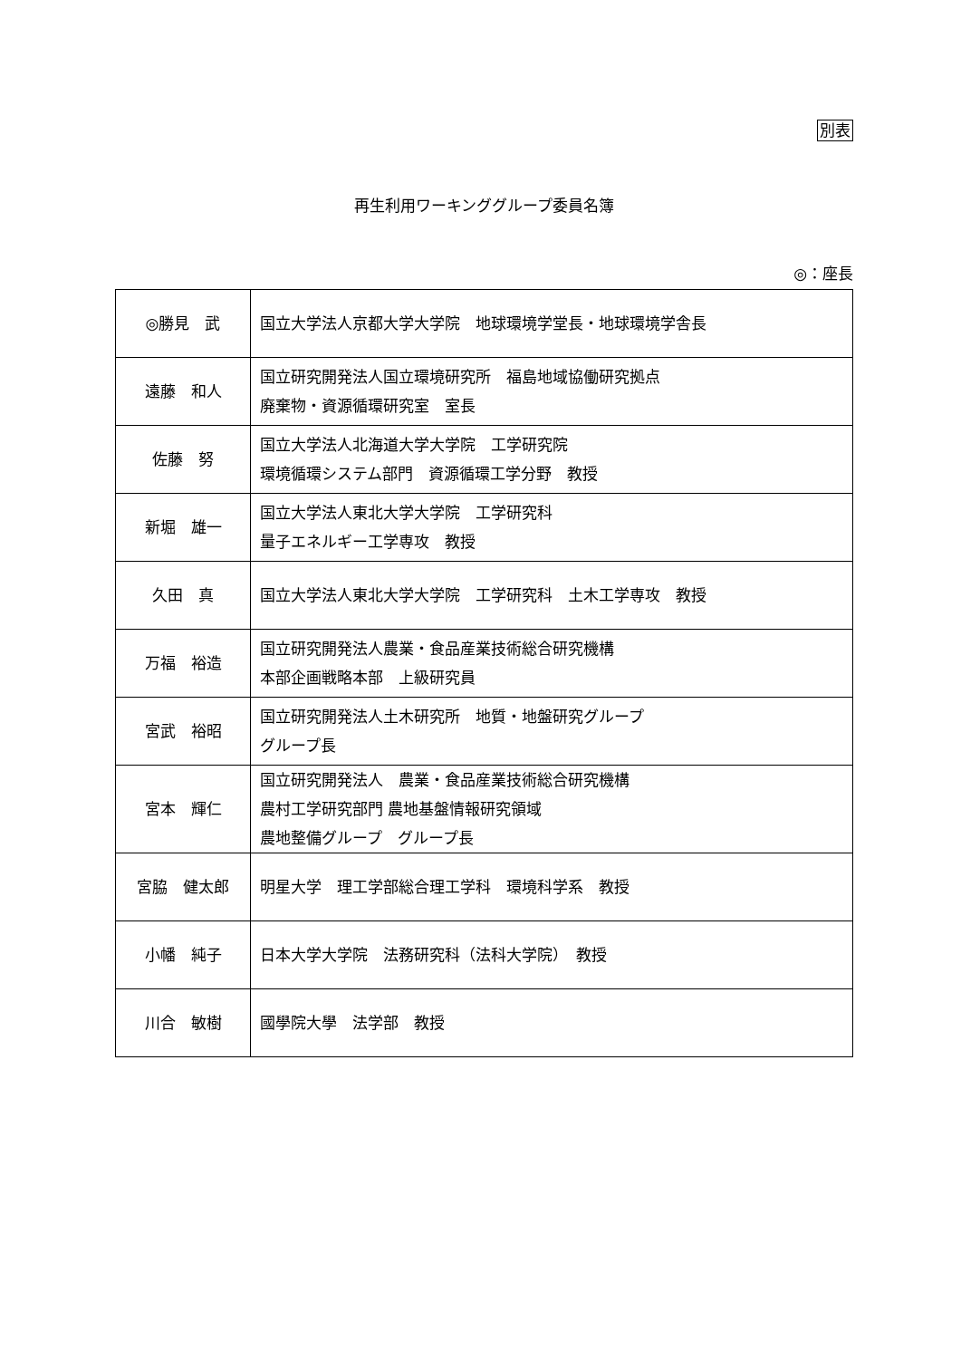別表
再生利用ワーキンググループ委員名簿
◎：座長
| ◎勝見 武 | 国立大学法人京都大学大学院 地球環境学堂長・地球環境学舎長 |
| 遠藤 和人 | 国立研究開発法人国立環境研究所 福島地域協働研究拠点 廃棄物・資源循環研究室 室長 |
| 佐藤 努 | 国立大学法人北海道大学大学院 工学研究院 環境循環システム部門 資源循環工学分野 教授 |
| 新堀 雄一 | 国立大学法人東北大学大学院 工学研究科 量子エネルギー工学専攻 教授 |
| 久田 真 | 国立大学法人東北大学大学院 工学研究科 土木工学専攻 教授 |
| 万福 裕造 | 国立研究開発法人農業・食品産業技術総合研究機構 本部企画戦略本部 上級研究員 |
| 宮武 裕昭 | 国立研究開発法人土木研究所 地質・地盤研究グループ グループ長 |
| 宮本 輝仁 | 国立研究開発法人 農業・食品産業技術総合研究機構 農村工学研究部門 農地基盤情報研究領域 農地整備グループ グループ長 |
| 宮脇 健太郎 | 明星大学 理工学部総合理工学科 環境科学系 教授 |
| 小幡 純子 | 日本大学大学院 法務研究科（法科大学院） 教授 |
| 川合 敏樹 | 國學院大學 法学部 教授 |